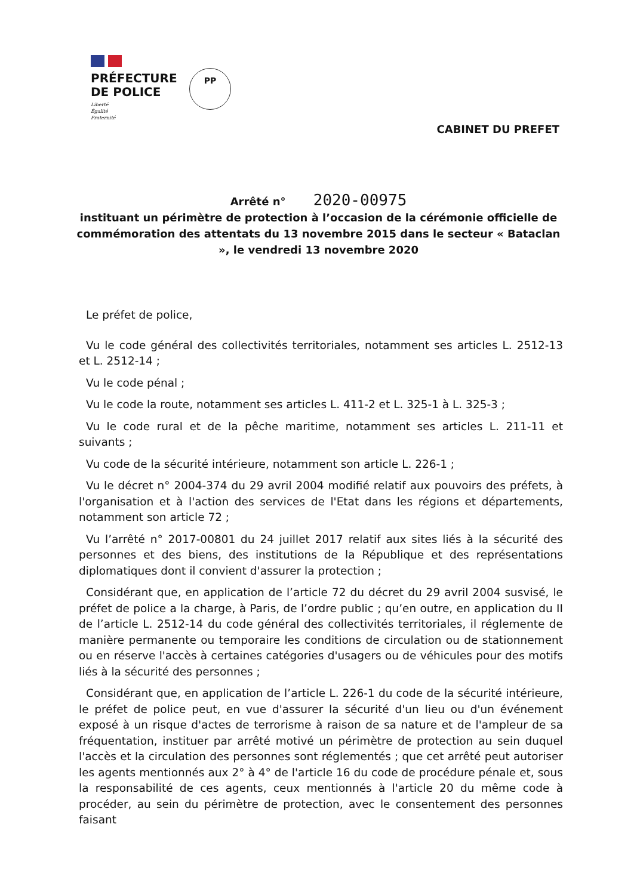PRÉFECTURE
DE POLICE
Liberté
Égalité
Fraternité
PP
CABINET DU PREFET
Arrêté n° 2020-00975
instituant un périmètre de protection à l’occasion de la cérémonie officielle de commémoration des attentats du 13 novembre 2015 dans le secteur « Bataclan », le vendredi 13 novembre 2020
Le préfet de police,
Vu le code général des collectivités territoriales, notamment ses articles L. 2512-13 et L. 2512-14 ;
Vu le code pénal ;
Vu le code la route, notamment ses articles L. 411-2 et L. 325-1 à L. 325-3 ;
Vu le code rural et de la pêche maritime, notamment ses articles L. 211-11 et suivants ;
Vu code de la sécurité intérieure, notamment son article L. 226-1 ;
Vu le décret n° 2004-374 du 29 avril 2004 modifié relatif aux pouvoirs des préfets, à l'organisation et à l'action des services de l'Etat dans les régions et départements, notamment son article 72 ;
Vu l’arrêté n° 2017-00801 du 24 juillet 2017 relatif aux sites liés à la sécurité des personnes et des biens, des institutions de la République et des représentations diplomatiques dont il convient d'assurer la protection ;
Considérant que, en application de l’article 72 du décret du 29 avril 2004 susvisé, le préfet de police a la charge, à Paris, de l’ordre public ; qu’en outre, en application du II de l’article L. 2512-14 du code général des collectivités territoriales, il réglemente de manière permanente ou temporaire les conditions de circulation ou de stationnement ou en réserve l'accès à certaines catégories d'usagers ou de véhicules pour des motifs liés à la sécurité des personnes ;
Considérant que, en application de l’article L. 226-1 du code de la sécurité intérieure, le préfet de police peut, en vue d'assurer la sécurité d'un lieu ou d'un événement exposé à un risque d'actes de terrorisme à raison de sa nature et de l'ampleur de sa fréquentation, instituer par arrêté motivé un périmètre de protection au sein duquel l'accès et la circulation des personnes sont réglementés ; que cet arrêté peut autoriser les agents mentionnés aux 2° à 4° de l'article 16 du code de procédure pénale et, sous la responsabilité de ces agents, ceux mentionnés à l'article 20 du même code à procéder, au sein du périmètre de protection, avec le consentement des personnes faisant